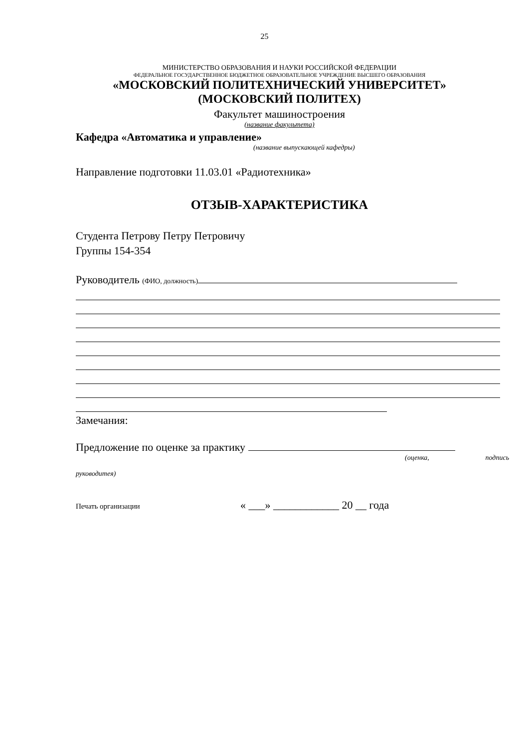25
МИНИСТЕРСТВО ОБРАЗОВАНИЯ И НАУКИ РОССИЙСКОЙ ФЕДЕРАЦИИ
ФЕДЕРАЛЬНОЕ ГОСУДАРСТВЕННОЕ БЮДЖЕТНОЕ ОБРАЗОВАТЕЛЬНОЕ УЧРЕЖДЕНИЕ ВЫСШЕГО ОБРАЗОВАНИЯ
«МОСКОВСКИЙ ПОЛИТЕХНИЧЕСКИЙ УНИВЕРСИТЕТ»
(МОСКОВСКИЙ ПОЛИТЕХ)
Факультет машиностроения
(название факультета)
Кафедра «Автоматика и управление»
(название выпускающей кафедры)
Направление подготовки 11.03.01 «Радиотехника»
ОТЗЫВ-ХАРАКТЕРИСТИКА
Студента Петрову Петру Петровичу
Группы 154-354
Руководитель (ФИО, должность)
Замечания:
Предложение по оценке за практику
(оценка, подпись
руководитея)
Печать организации « ___» ____________ 20 __ года